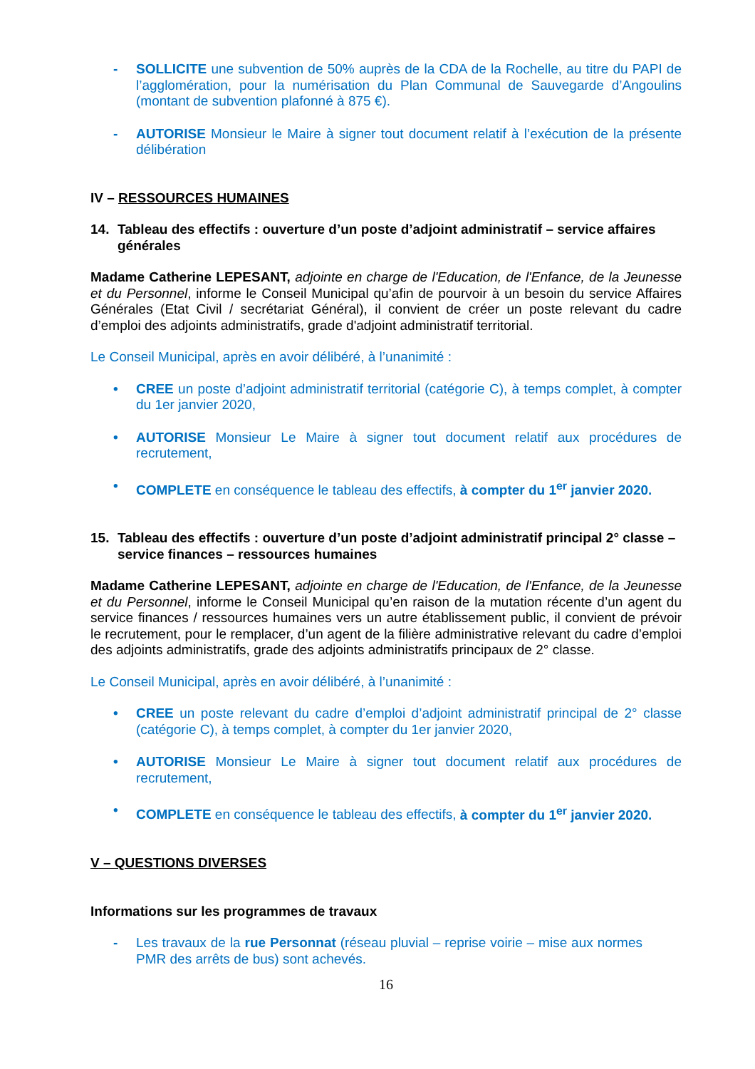- SOLLICITE une subvention de 50% auprès de la CDA de la Rochelle, au titre du PAPI de l’agglomération, pour la numérisation du Plan Communal de Sauvegarde d’Angoulins (montant de subvention plafonné à 875 €).
- AUTORISE Monsieur le Maire à signer tout document relatif à l’exécution de la présente délibération
IV – RESSOURCES HUMAINES
14. Tableau des effectifs : ouverture d’un poste d’adjoint administratif – service affaires générales
Madame Catherine LEPESANT, adjointe en charge de l'Education, de l'Enfance, de la Jeunesse et du Personnel, informe le Conseil Municipal qu’afin de pourvoir à un besoin du service Affaires Générales (Etat Civil / secrétariat Général), il convient de créer un poste relevant du cadre d’emploi des adjoints administratifs, grade d'adjoint administratif territorial.
Le Conseil Municipal, après en avoir délibéré, à l’unanimité :
• CREE un poste d’adjoint administratif territorial (catégorie C), à temps complet, à compter du 1er janvier 2020,
• AUTORISE Monsieur Le Maire à signer tout document relatif aux procédures de recrutement,
• COMPLETE en conséquence le tableau des effectifs, à compter du 1<sup>er</sup> janvier 2020.
15. Tableau des effectifs : ouverture d’un poste d’adjoint administratif principal 2° classe – service finances – ressources humaines
Madame Catherine LEPESANT, adjointe en charge de l'Education, de l'Enfance, de la Jeunesse et du Personnel, informe le Conseil Municipal qu’en raison de la mutation récente d’un agent du service finances / ressources humaines vers un autre établissement public, il convient de prévoir le recrutement, pour le remplacer, d’un agent de la filière administrative relevant du cadre d’emploi des adjoints administratifs, grade des adjoints administratifs principaux de 2° classe.
Le Conseil Municipal, après en avoir délibéré, à l’unanimité :
• CREE un poste relevant du cadre d’emploi d’adjoint administratif principal de 2° classe (catégorie C), à temps complet, à compter du 1er janvier 2020,
• AUTORISE Monsieur Le Maire à signer tout document relatif aux procédures de recrutement,
• COMPLETE en conséquence le tableau des effectifs, à compter du 1<sup>er</sup> janvier 2020.
V – QUESTIONS DIVERSES
Informations sur les programmes de travaux
- Les travaux de la rue Personnat (réseau pluvial – reprise voirie – mise aux normes PMR des arrêts de bus) sont achevés.
16